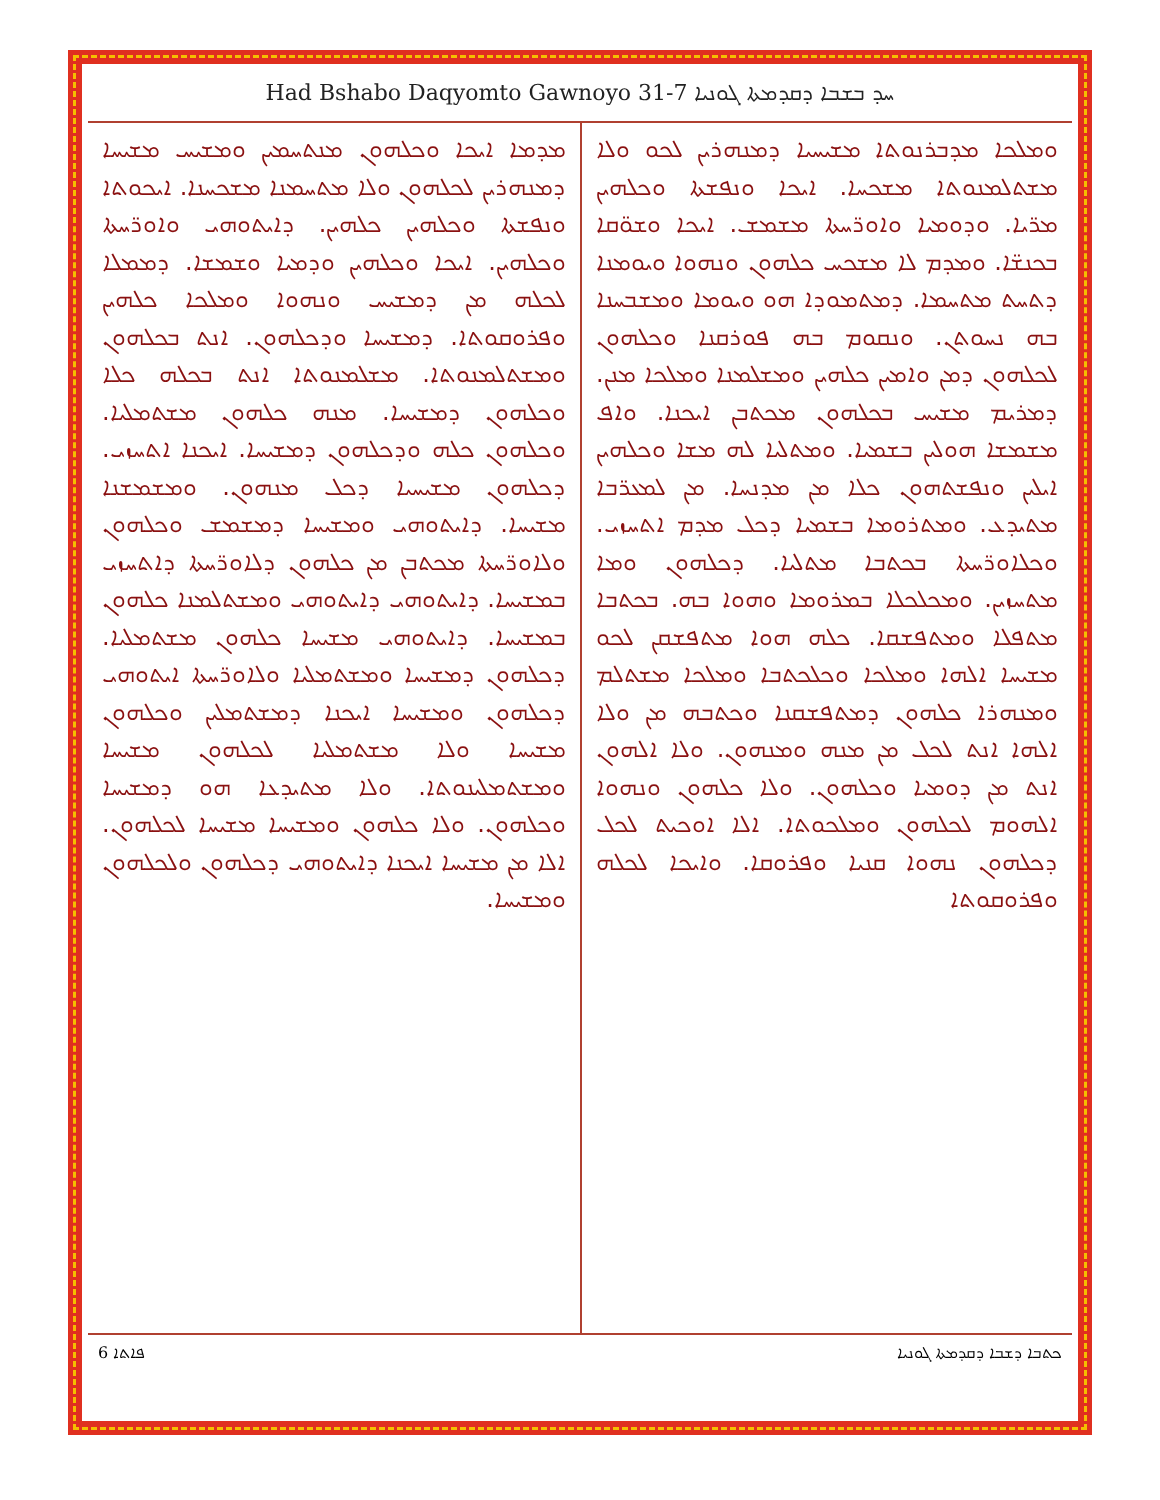Had Bshabo Daqyomto Gawnoyo 31-7 ܚܕ ܒܫܒܐ ܕܩܕܡܬܐ ܓܘܢܝܐ
ܘܡܠܟܐ ܡܕܒܪܢܘܬܐ ܡܫܝܚܝܐ ܕܡܢܗܪܝܢ ܠܟܘ ܘܠܐ ܡܫܬܠܡܢܘܬܐ ܡܫܟܚܐ. ܐܝܟܐ ܘܢܦܫܬܐ ܘܟܠܗܝܢ ܡܪ̈ܝܐ. ܘܕܘܡܝܐ ܘܐܘܪ̈ܚܬܐ ܡܫܡܫ. ܐܝܟܐ ܘܫܘ̈ܩܐ ܒܟܢܫ̈ܐ. ܘܡܕܡ ܠܐ ܡܫܟܚ ܟܠܗܘܢ ܘܢܗܘܐ ܘܝܘܡܢܐ ܕܬܚܬ ܡܬܚܡܐ. ܕܡܬܡܘܕܐ ܗܘ ܘܝܘܡܐ ܘܡܫܒܚܢܐ ܒܗ ܢܚܘܬܢ. ܘܢܩܘܡ ܒܗ ܦܘܪܩܢܐ ܘܟܠܗܘܢ ܠܟܠܗܘܢ ܕܡܢ ܘܐܡܝܢ ܟܠܗܝܢ ܘܡܫܠܡܢܐ ܘܡܠܟܐ ܡܢܢ. ܕܡܪܝܡ ܡܫܝܚ ܒܟܠܗܘܢ ܡܟܬܒܢ ܐܝܟܢܐ. ܘܐܦ ܡܫܡܫܐ ܗܘܠܝܢ ܒܫܡܝܐ. ܘܡܬܠܝܐ ܠܗ ܡܫܐ ܘܟܠܗܝܢ ܐܝܠܝܢ ܘܢܦܫܬܗܘܢ ܟܠܐ ܡܢ ܡܕܢܚܐ. ܡܢ ܠܡܥܪ̈ܒܐ ܡܬܝܕܥ. ܘܡܬܪܘܡܐ ܒܫܡܝܐ ܕܟܠ ܡܕܡ ܐܬܚܙܝ. ܘܟܠܐܘܪ̈ܚܬܐ ܒܟܬܒܐ ܡܬܠܝܐ. ܕܟܠܗܘܢ ܘܡܐ ܡܬܚܙܝܢ. ܘܡܟܠܟܠܐ ܒܡܪܘܡܐ ܘܗܘܐ ܒܗ. ܒܟܬܒܐ ܡܬܦܠܐ ܘܡܬܦܫܩܐ. ܟܠܗ ܗܘܐ ܡܬܦܫܩܢ ܠܟܘ ܡܫܝܚܐ ܐܠܗܐ ܘܡܠܟܐ ܘܟܠܟܬܒܐ ܘܡܠܟܐ ܡܫܬܠܡ ܘܡܢܗܪܐ ܟܠܗܘܢ ܕܡܬܦܫܩܢܐ ܘܟܬܒܗ ܡܢ ܘܠܐ ܐܠܗܐ ܐܢܬ ܠܟܠ ܡܢ ܡܢܗ ܘܡܢܗܘܢ. ܘܠܐ ܐܠܗܘܢ ܐܢܬ ܡܢ ܕܘܡܝܐ ܘܟܠܗܘܢ. ܘܠܐ ܟܠܗܘܢ ܘܢܗܘܐ ܐܠܗܘܡ ܠܟܠܗܘܢ ܘܡܠܟܘܬܐ. ܐܠܐ ܐܘܟܝܬ ܠܟܠ ܕܟܠܗܘܢ ܢܗܘܐ ܩܢܝܐ ܘܦܪܘܩܐ. ܘܐܝܟܐ ܠܟܠܗ ܘܦܪܘܩܘܬܐ
ܡܕܡܐ ܐܝܟܐ ܘܟܠܗܘܢ ܡܢܬܚܡܝܢ ܘܡܫܝܚ ܡܫܝܚܐ ܕܡܢܗܪܝܢ ܠܟܠܗܘܢ ܘܠܐ ܡܬܚܡܢܐ ܡܫܟܚܢܐ. ܐܝܟܘܬܐ ܘܢܦܫܬܐ ܘܟܠܗܝܢ ܟܠܗܝܢ. ܕܐܝܬܘܗܝ ܘܐܘܪ̈ܚܬܐ ܘܟܠܗܝܢ. ܐܝܟܐ ܘܟܠܗܝܢ ܘܕܡܝܐ ܘܫܡܫܐ. ܕܡܡܠܐ ܠܟܠܗ ܡܢ ܕܡܫܝܚ ܘܢܗܘܐ ܘܡܠܟܐ ܟܠܗܝܢ ܘܦܪܘܩܘܬܐ. ܕܡܫܝܚܐ ܘܕܟܠܗܘܢ. ܐܢܬ ܒܟܠܗܘܢ ܘܡܫܬܠܡܢܘܬܐ. ܡܫܠܡܢܘܬܐ ܐܢܬ ܒܟܠܗ ܟܠܐ ܘܟܠܗܘܢ ܕܡܫܝܚܐ. ܡܢܗ ܟܠܗܘܢ ܡܫܬܡܠܝܐ. ܘܟܠܗܘܢ ܟܠܗ ܘܕܟܠܗܘܢ ܕܡܫܝܚܐ. ܐܝܟܢܐ ܐܬܚܙܝ. ܕܟܠܗܘܢ ܡܫܝܚܝܐ ܕܟܠ ܡܢܗܘܢ. ܘܡܫܡܫܢܐ ܡܫܝܚܐ. ܕܐܝܬܘܗܝ ܘܡܫܝܚܐ ܕܡܫܡܫ ܘܟܠܗܘܢ ܘܠܐܘܪ̈ܚܬܐ ܡܟܬܒܢ ܡܢ ܟܠܗܘܢ ܕܠܐܘܪ̈ܚܬܐ ܕܐܬܚܙܝ ܒܡܫܝܚܐ. ܕܐܝܬܘܗܝ ܕܐܝܬܘܗܝ ܘܡܫܬܠܡܢܐ ܟܠܗܘܢ ܒܡܫܝܚܐ. ܕܐܝܬܘܗܝ ܡܫܝܚܐ ܟܠܗܘܢ ܡܫܬܡܠܝܐ. ܕܟܠܗܘܢ ܕܡܫܝܚܐ ܘܡܫܬܡܠܝܐ ܘܠܐܘܪ̈ܚܬܐ ܐܝܬܘܗܝ ܕܟܠܗܘܢ ܘܡܫܝܚܐ ܐܝܟܢܐ ܕܡܫܬܡܠܝܢ ܘܟܠܗܘܢ ܡܫܝܚܐ ܘܠܐ ܡܫܬܡܠܝܐ ܠܟܠܗܘܢ ܡܫܝܚܐ ܘܡܫܬܡܠܝܢܘܬܐ. ܘܠܐ ܡܬܝܕܥܐ ܗܘ ܕܡܫܝܚܐ ܘܟܠܗܘܢ. ܘܠܐ ܟܠܗܘܢ ܘܡܫܝܚܐ ܡܫܝܚܐ ܠܟܠܗܘܢ. ܐܠܐ ܡܢ ܡܫܝܚܐ ܐܝܟܢܐ ܕܐܝܬܘܗܝ ܕܟܠܗܘܢ ܘܠܟܠܗܘܢ ܘܡܫܝܚܐ.
ܦܐܬܐ 6 ܟܬܒܐ ܕܫܒܐ ܕܩܕܡܬܐ ܓܘܢܝܐ